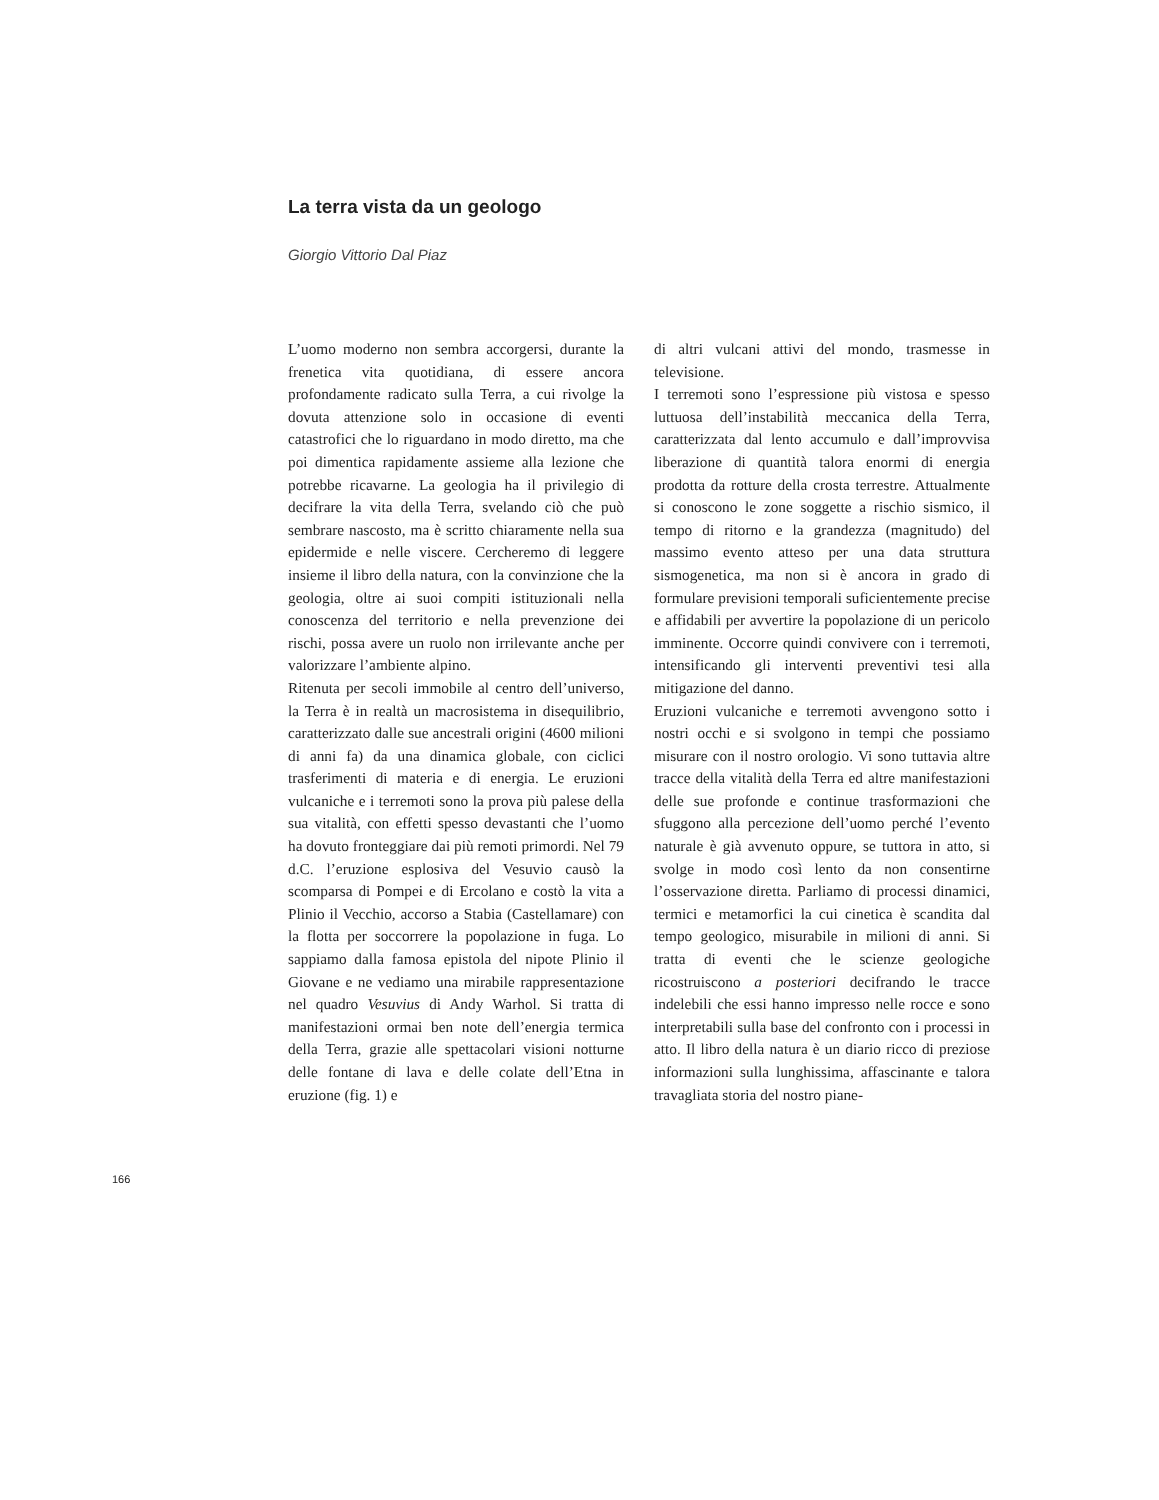La terra vista da un geologo
Giorgio Vittorio Dal Piaz
L’uomo moderno non sembra accorgersi, durante la frenetica vita quotidiana, di essere ancora profondamente radicato sulla Terra, a cui rivolge la dovuta attenzione solo in occasione di eventi catastrofici che lo riguardano in modo diretto, ma che poi dimentica rapidamente assieme alla lezione che potrebbe ricavarne. La geologia ha il privilegio di decifrare la vita della Terra, svelando ciò che può sembrare nascosto, ma è scritto chiaramente nella sua epidermide e nelle viscere. Cercheremo di leggere insieme il libro della natura, con la convinzione che la geologia, oltre ai suoi compiti istituzionali nella conoscenza del territorio e nella prevenzione dei rischi, possa avere un ruolo non irrilevante anche per valorizzare l’ambiente alpino.
Ritenuta per secoli immobile al centro dell’universo, la Terra è in realtà un macrosistema in disequilibrio, caratterizzato dalle sue ancestrali origini (4600 milioni di anni fa) da una dinamica globale, con ciclici trasferimenti di materia e di energia. Le eruzioni vulcaniche e i terremoti sono la prova più palese della sua vitalità, con effetti spesso devastanti che l’uomo ha dovuto fronteggiare dai più remoti primordi. Nel 79 d.C. l’eruzione esplosiva del Vesuvio causò la scomparsa di Pompei e di Ercolano e costò la vita a Plinio il Vecchio, accorso a Stabia (Castellamare) con la flotta per soccorrere la popolazione in fuga. Lo sappiamo dalla famosa epistola del nipote Plinio il Giovane e ne vediamo una mirabile rappresentazione nel quadro Vesuvius di Andy Warhol. Si tratta di manifestazioni ormai ben note dell’energia termica della Terra, grazie alle spettacolari visioni notturne delle fontane di lava e delle colate dell’Etna in eruzione (fig. 1) e
di altri vulcani attivi del mondo, trasmesse in televisione.
I terremoti sono l’espressione più vistosa e spesso luttuosa dell’instabilità meccanica della Terra, caratterizzata dal lento accumulo e dall’improvvisa liberazione di quantità talora enormi di energia prodotta da rotture della crosta terrestre. Attualmente si conoscono le zone soggette a rischio sismico, il tempo di ritorno e la grandezza (magnitudo) del massimo evento atteso per una data struttura sismogenetica, ma non si è ancora in grado di formulare previsioni temporali suficientemente precise e affidabili per avvertire la popolazione di un pericolo imminente. Occorre quindi convivere con i terremoti, intensificando gli interventi preventivi tesi alla mitigazione del danno.
Eruzioni vulcaniche e terremoti avvengono sotto i nostri occhi e si svolgono in tempi che possiamo misurare con il nostro orologio. Vi sono tuttavia altre tracce della vitalità della Terra ed altre manifestazioni delle sue profonde e continue trasformazioni che sfuggono alla percezione dell’uomo perché l’evento naturale è già avvenuto oppure, se tuttora in atto, si svolge in modo così lento da non consentirne l’osservazione diretta. Parliamo di processi dinamici, termici e metamorfici la cui cinetica è scandita dal tempo geologico, misurabile in milioni di anni. Si tratta di eventi che le scienze geologiche ricostruiscono a posteriori decifrando le tracce indelebili che essi hanno impresso nelle rocce e sono interpretabili sulla base del confronto con i processi in atto. Il libro della natura è un diario ricco di preziose informazioni sulla lunghissima, affascinante e talora travagliata storia del nostro piane-
166